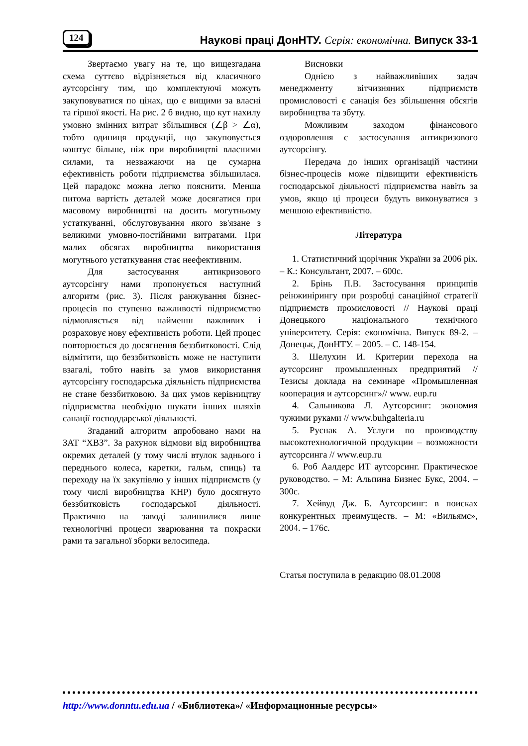124 Наукові праці ДонНТУ. Серія: економічна. Випуск 33-1
Звертаємо увагу на те, що вищезгадана схема суттєво відрізняється від класичного аутсорсінгу тим, що комплектуючі можуть закуповуватися по цінах, що є вищими за власні та гіршої якості. На рис. 2 б видно, що кут нахилу умовно змінних витрат збільшився (∠β > ∠α), тобто одиниця продукції, що закуповується коштує більше, ніж при виробництві власними силами, та незважаючи на це сумарна ефективність роботи підприємства збільшилася. Цей парадокс можна легко пояснити. Менша питома вартість деталей може досягатися при масовому виробництві на досить могутньому устаткуванні, обслуговування якого зв'язане з великими умовно-постійними витратами. При малих обсягах виробництва використання могутнього устаткування стає неефективним.
Для застосування антикризового аутсорсінгу нами пропонується наступний алгоритм (рис. 3). Після ранжування бізнес-процесів по ступеню важливості підприємство відмовляється від найменш важливих і розраховує нову ефективність роботи. Цей процес повторюється до досягнення беззбитковості. Слід відмітити, що беззбитковість може не наступити взагалі, тобто навіть за умов використання аутсорсінгу господарська діяльність підприємства не стане беззбитковою. За цих умов керівництву підприємства необхідно шукати інших шляхів санації господдарської діяльності.
Згаданий алгоритм апробовано нами на ЗАТ “ХВЗ”. За рахунок відмови від виробництва окремих деталей (у тому числі втулок заднього і переднього колеса, каретки, гальм, спиць) та переходу на їх закупівлю у інших підприємств (у тому числі виробництва КНР) було досягнуто беззбитковість господарської діяльності. Практично на заводі залишилися лише технологічні процеси зварювання та покраски рами та загальної зборки велосипеда.
Висновки
Однією з найважливіших задач менеджменту вітчизняних підприємств промисловості є санація без збільшення обсягів виробництва та збуту.
Можливим заходом фінансового оздоровлення є застосування антикризового аутсорсінгу.
Передача до інших організацій частини бізнес-процесів може підвищити ефективність господарської діяльності підприємства навіть за умов, якщо ці процеси будуть виконуватися з меншою ефективністю.
Література
1. Статистичний щорічник України за 2006 рік. – К.: Консультант, 2007. – 600с.
2. Брінь П.В. Застосування принципів реінжинірингу при розробці санаційної стратегії підприємств промисловості // Наукові праці Донецького національного технічного університету. Серія: економічна. Випуск 89-2. – Донецьк, ДонНТУ. – 2005. – С. 148-154.
3. Шелухин И. Критерии перехода на аутсорсинг промышленных предприятий // Тезисы доклада на семинаре «Промышленная кооперация и аутсорсинг»// www. eup.ru
4. Сальникова Л. Аутсорсинг: экономия чужими руками // www.buhgalteria.ru
5. Руснак А. Услуги по производству высокотехнологичной продукции – возможности аутсорсинга // www.eup.ru
6. Роб Аалдерс ИТ аутсорсинг. Практическое руководство. – М: Альпина Бизнес Букс, 2004. – 300с.
7. Хейвуд Дж. Б. Аутсорсинг: в поисках конкурентных преимуществ. – М: «Вильямс», 2004. – 176с.
Статья поступила в редакцию 08.01.2008
http://www.donntu.edu.ua / «Библиотека»/ «Информационные ресурсы»